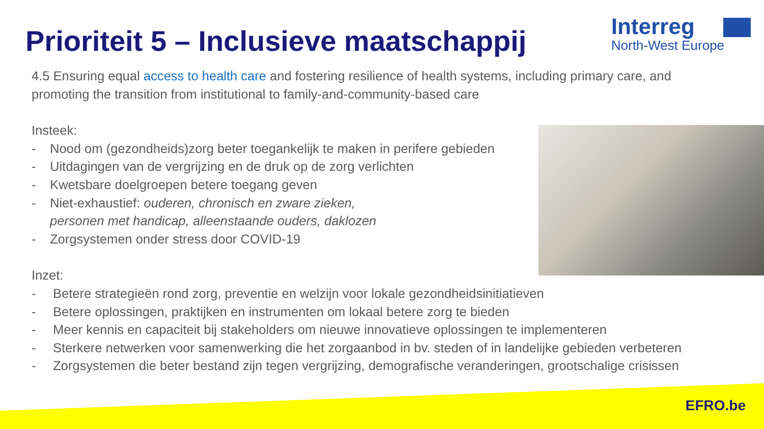Prioriteit 5 – Inclusieve maatschappij
Interreg
North-West Europe
4.5 Ensuring equal access to health care and fostering resilience of health systems, including primary care, and promoting the transition from institutional to family-and-community-based care
Insteek:
- Nood om (gezondheids)zorg beter toegankelijk te maken in perifere gebieden
- Uitdagingen van de vergrijzing en de druk op de zorg verlichten
- Kwetsbare doelgroepen betere toegang geven
- Niet-exhaustief: ouderen, chronisch en zware zieken,
personen met handicap, alleenstaande ouders, daklozen
- Zorgsystemen onder stress door COVID-19
Inzet:
- Betere strategieën rond zorg, preventie en welzijn voor lokale gezondheidsinitiatieven
- Betere oplossingen, praktijken en instrumenten om lokaal betere zorg te bieden
- Meer kennis en capaciteit bij stakeholders om nieuwe innovatieve oplossingen te implementeren
- Sterkere netwerken voor samenwerking die het zorgaanbod in bv. steden of in landelijke gebieden verbeteren
- Zorgsystemen die beter bestand zijn tegen vergrijzing, demografische veranderingen, grootschalige crisissen
EFRO.be